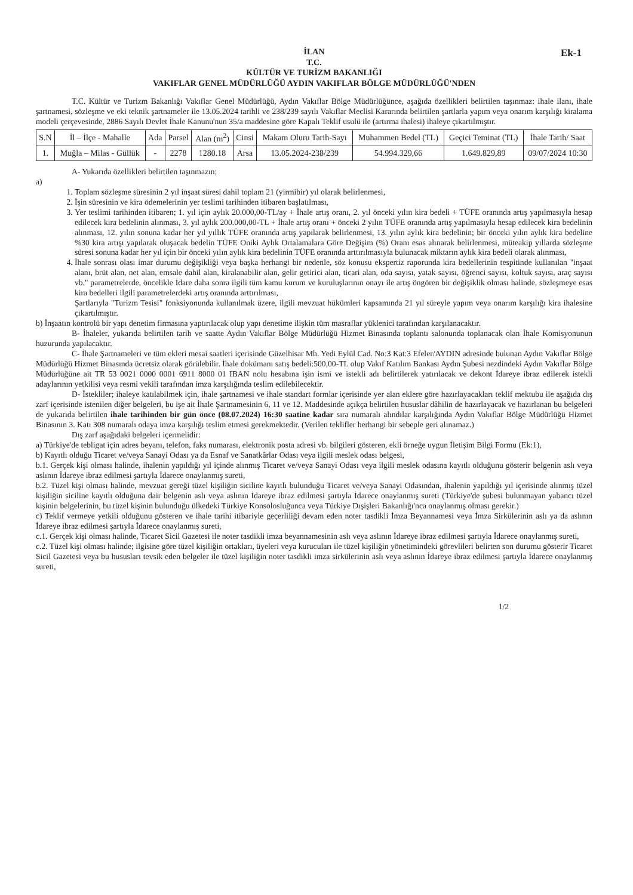Ek-1
İLAN
T.C.
KÜLTÜR VE TURİZM BAKANLIĞI
VAKIFLAR GENEL MÜDÜRLÜĞÜ AYDIN VAKIFLAR BÖLGE MÜDÜRLÜĞÜ'NDEN
T.C. Kültür ve Turizm Bakanlığı Vakıflar Genel Müdürlüğü, Aydın Vakıflar Bölge Müdürlüğünce, aşağıda özellikleri belirtilen taşınmaz: ihale ilanı, ihale şartnamesi, sözleşme ve eki teknik şartnameler ile 13.05.2024 tarihli ve 238/239 sayılı Vakıflar Meclisi Kararında belirtilen şartlarla yapım veya onarım karşılığı kiralama modeli çerçevesinde, 2886 Sayılı Devlet İhale Kanunu'nun 35/a maddesine göre Kapalı Teklif usulü ile (artırma ihalesi) ihaleye çıkartılmıştır.
| S.N | İl – İlçe - Mahalle | Ada | Parsel | Alan (m<sup>2</sup>) | Cinsi | Makam Oluru Tarih-Sayı | Muhammen Bedel (TL) | Geçici Teminat (TL) | İhale Tarih/ Saat |
| --- | --- | --- | --- | --- | --- | --- | --- | --- | --- |
| 1. | Muğla – Milas - Güllük | - | 2278 | 1280.18 | Arsa | 13.05.2024-238/239 | 54.994.329,66 | 1.649.829,89 | 09/07/2024 10:30 |
A- Yukarıda özellikleri belirtilen taşınmazın;
a)
1. Toplam sözleşme süresinin 2 yıl inşaat süresi dahil toplam 21 (yirmibir) yıl olarak belirlenmesi,
2. İşin süresinin ve kira ödemelerinin yer teslimi tarihinden itibaren başlatılması,
3. Yer teslimi tarihinden itibaren; 1. yıl için aylık 20.000,00-TL/ay + İhale artış oranı, 2. yıl önceki yılın kira bedeli + TÜFE oranında artış yapılmasıyla hesap edilecek kira bedelinin alınması, 3. yıl aylık 200.000,00-TL + İhale artış oranı + önceki 2 yılın TÜFE oranında artış yapılmasıyla hesap edilecek kira bedelinin alınması, 12. yılın sonuna kadar her yıl yıllık TÜFE oranında artış yapılarak belirlenmesi, 13. yılın aylık kira bedelinin; bir önceki yılın aylık kira bedeline %30 kira artışı yapılarak oluşacak bedelin TÜFE Oniki Aylık Ortalamalara Göre Değişim (%) Oranı esas alınarak belirlenmesi, müteakip yıllarda sözleşme süresi sonuna kadar her yıl için bir önceki yılın aylık kira bedelinin TÜFE oranında arttırılmasıyla bulunacak miktarın aylık kira bedeli olarak alınması,
4. İhale sonrası olası imar durumu değişikliği veya başka herhangi bir nedenle, söz konusu ekspertiz raporunda kira bedellerinin tespitinde kullanılan "inşaat alanı, brüt alan, net alan, emsale dahil alan, kiralanabilir alan, gelir getirici alan, ticari alan, oda sayısı, yatak sayısı, öğrenci sayısı, koltuk sayısı, araç sayısı vb." parametrelerde, öncelikle İdare daha sonra ilgili tüm kamu kurum ve kuruluşlarının onayı ile artış öngören bir değişiklik olması halinde, sözleşmeye esas kira bedelleri ilgili parametrelerdeki artış oranında arttırılması,
Şartlarıyla "Turizm Tesisi" fonksiyonunda kullanılmak üzere, ilgili mevzuat hükümleri kapsamında 21 yıl süreyle yapım veya onarım karşılığı kira ihalesine çıkartılmıştır.
b) İnşaatın kontrolü bir yapı denetim firmasına yaptırılacak olup yapı denetime ilişkin tüm masraflar yüklenici tarafından karşılanacaktır.
B- İhaleler, yukarıda belirtilen tarih ve saatte Aydın Vakıflar Bölge Müdürlüğü Hizmet Binasında toplantı salonunda toplanacak olan İhale Komisyonunun huzurunda yapılacaktır.
C- İhale Şartnameleri ve tüm ekleri mesai saatleri içerisinde Güzelhisar Mh. Yedi Eylül Cad. No:3 Kat:3 Efeler/AYDIN adresinde bulunan Aydın Vakıflar Bölge Müdürlüğü Hizmet Binasında ücretsiz olarak görülebilir. İhale dokümanı satış bedeli:500,00-TL olup Vakıf Katılım Bankası Aydın Şubesi nezdindeki Aydın Vakıflar Bölge Müdürlüğüne ait TR 53 0021 0000 0001 6911 8000 01 IBAN nolu hesabına işin ismi ve istekli adı belirtilerek yatırılacak ve dekont İdareye ibraz edilerek istekli adaylarının yetkilisi veya resmi vekili tarafından imza karşılığında teslim edilebilecektir.
D- İstekliler; ihaleye katılabilmek için, ihale şartnamesi ve ihale standart formlar içerisinde yer alan eklere göre hazırlayacakları teklif mektubu ile aşağıda dış zarf içerisinde istenilen diğer belgeleri, bu işe ait İhale Şartnamesinin 6, 11 ve 12. Maddesinde açıkça belirtilen hususlar dâhilin de hazırlayacak ve hazırlanan bu belgeleri de yukarıda belirtilen ihale tarihinden bir gün önce (08.07.2024) 16:30 saatine kadar sıra numaralı alındılar karşılığında Aydın Vakıflar Bölge Müdürlüğü Hizmet Binasının 3. Katı 308 numaralı odaya imza karşılığı teslim etmesi gerekmektedir. (Verilen teklifler herhangi bir sebeple geri alınamaz.)
Dış zarf aşağıdaki belgeleri içermelidir:
a) Türkiye'de tebligat için adres beyanı, telefon, faks numarası, elektronik posta adresi vb. bilgileri gösteren, ekli örneğe uygun İletişim Bilgi Formu (Ek:1),
b) Kayıtlı olduğu Ticaret ve/veya Sanayi Odası ya da Esnaf ve Sanatkârlar Odası veya ilgili meslek odası belgesi,
b.1. Gerçek kişi olması halinde, ihalenin yapıldığı yıl içinde alınmış Ticaret ve/veya Sanayi Odası veya ilgili meslek odasına kayıtlı olduğunu gösterir belgenin aslı veya aslının İdareye ibraz edilmesi şartıyla İdarece onaylanmış sureti,
b.2. Tüzel kişi olması halinde, mevzuat gereği tüzel kişiliğin siciline kayıtlı bulunduğu Ticaret ve/veya Sanayi Odasından, ihalenin yapıldığı yıl içerisinde alınmış tüzel kişiliğin siciline kayıtlı olduğuna dair belgenin aslı veya aslının İdareye ibraz edilmesi şartıyla İdarece onaylanmış sureti (Türkiye'de şubesi bulunmayan yabancı tüzel kişinin belgelerinin, bu tüzel kişinin bulunduğu ülkedeki Türkiye Konsolosluğunca veya Türkiye Dışişleri Bakanlığı'nca onaylanmış olması gerekir.)
c) Teklif vermeye yetkili olduğunu gösteren ve ihale tarihi itibariyle geçerliliği devam eden noter tasdikli İmza Beyannamesi veya İmza Sirkülerinin aslı ya da aslının İdareye ibraz edilmesi şartıyla İdarece onaylanmış sureti,
c.1. Gerçek kişi olması halinde, Ticaret Sicil Gazetesi ile noter tasdikli imza beyannamesinin aslı veya aslının İdareye ibraz edilmesi şartıyla İdarece onaylanmış sureti,
c.2. Tüzel kişi olması halinde; ilgisine göre tüzel kişiliğin ortakları, üyeleri veya kurucuları ile tüzel kişiliğin yönetimindeki görevlileri belirten son durumu gösterir Ticaret Sicil Gazetesi veya bu hususları tevsik eden belgeler ile tüzel kişiliğin noter tasdikli imza sirkülerinin aslı veya aslının İdareye ibraz edilmesi şartıyla İdarece onaylanmış sureti,
1/2